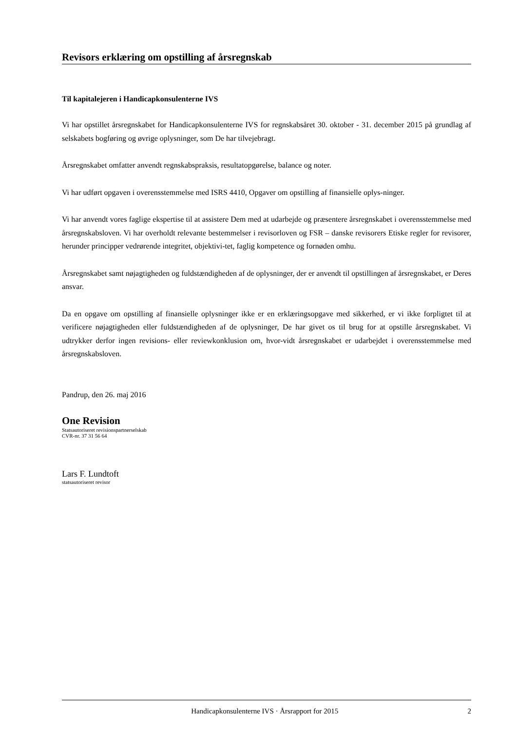Revisors erklæring om opstilling af årsregnskab
Til kapitalejeren i Handicapkonsulenterne IVS
Vi har opstillet årsregnskabet for Handicapkonsulenterne IVS for regnskabsåret 30. oktober - 31. december 2015 på grundlag af selskabets bogføring og øvrige oplysninger, som De har tilvejebragt.
Årsregnskabet omfatter anvendt regnskabspraksis, resultatopgørelse, balance og noter.
Vi har udført opgaven i overensstemmelse med ISRS 4410, Opgaver om opstilling af finansielle oplys-ninger.
Vi har anvendt vores faglige ekspertise til at assistere Dem med at udarbejde og præsentere årsregnskabet i overensstemmelse med årsregnskabsloven. Vi har overholdt relevante bestemmelser i revisorloven og FSR – danske revisorers Etiske regler for revisorer, herunder principper vedrørende integritet, objektivi-tet, faglig kompetence og fornøden omhu.
Årsregnskabet samt nøjagtigheden og fuldstændigheden af de oplysninger, der er anvendt til opstillingen af årsregnskabet, er Deres ansvar.
Da en opgave om opstilling af finansielle oplysninger ikke er en erklæringsopgave med sikkerhed, er vi ikke forpligtet til at verificere nøjagtigheden eller fuldstændigheden af de oplysninger, De har givet os til brug for at opstille årsregnskabet. Vi udtrykker derfor ingen revisions- eller reviewkonklusion om, hvor-vidt årsregnskabet er udarbejdet i overensstemmelse med årsregnskabsloven.
Pandrup, den 26. maj 2016
One Revision
Statsautoriseret revisionspartnerselskab
CVR-nr. 37 31 56 64
Lars F. Lundtoft
statsautoriseret revisor
Handicapkonsulenterne IVS · Årsrapport for 2015 2